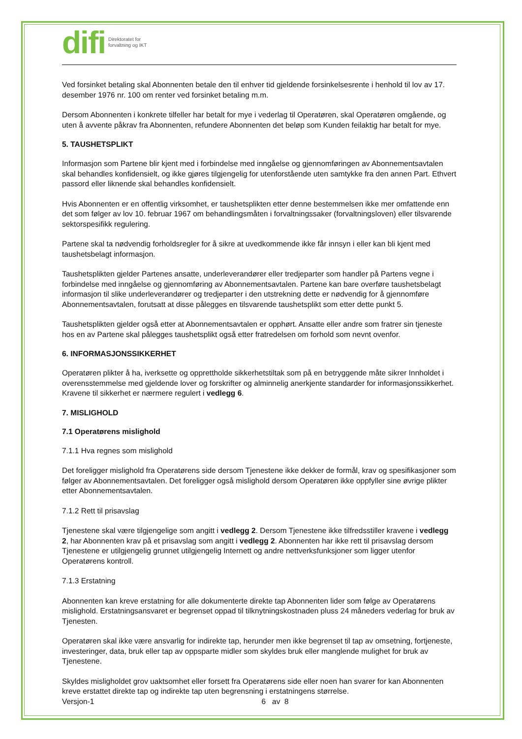difi Direktoratet for
forvaltning og IKT
Ved forsinket betaling skal Abonnenten betale den til enhver tid gjeldende forsinkelsesrente i henhold til lov av 17. desember 1976 nr. 100 om renter ved forsinket betaling m.m.
Dersom Abonnenten i konkrete tilfeller har betalt for mye i vederlag til Operatøren, skal Operatøren omgående, og uten å avvente påkrav fra Abonnenten, refundere Abonnenten det beløp som Kunden feilaktig har betalt for mye.
5. TAUSHETSPLIKT
Informasjon som Partene blir kjent med i forbindelse med inngåelse og gjennomføringen av Abonnementsavtalen skal behandles konfidensielt, og ikke gjøres tilgjengelig for utenforstående uten samtykke fra den annen Part. Ethvert passord eller liknende skal behandles konfidensielt.
Hvis Abonnenten er en offentlig virksomhet, er taushetsplikten etter denne bestemmelsen ikke mer omfattende enn det som følger av lov 10. februar 1967 om behandlingsmåten i forvaltningssaker (forvaltningsloven) eller tilsvarende sektorspesifikk regulering.
Partene skal ta nødvendig forholdsregler for å sikre at uvedkommende ikke får innsyn i eller kan bli kjent med taushetsbelagt informasjon.
Taushetsplikten gjelder Partenes ansatte, underleverandører eller tredjeparter som handler på Partens vegne i forbindelse med inngåelse og gjennomføring av Abonnementsavtalen. Partene kan bare overføre taushetsbelagt informasjon til slike underleverandører og tredjeparter i den utstrekning dette er nødvendig for å gjennomføre Abonnementsavtalen, forutsatt at disse pålegges en tilsvarende taushetsplikt som etter dette punkt 5.
Taushetsplikten gjelder også etter at Abonnementsavtalen er opphørt. Ansatte eller andre som fratrer sin tjeneste hos en av Partene skal pålegges taushetsplikt også etter fratredelsen om forhold som nevnt ovenfor.
6. INFORMASJONSSIKKERHET
Operatøren plikter å ha, iverksette og opprettholde sikkerhetstiltak som på en betryggende måte sikrer Innholdet i overensstemmelse med gjeldende lover og forskrifter og alminnelig anerkjente standarder for informasjonssikkerhet. Kravene til sikkerhet er nærmere regulert i vedlegg 6.
7. MISLIGHOLD
7.1 Operatørens mislighold
7.1.1 Hva regnes som mislighold
Det foreligger mislighold fra Operatørens side dersom Tjenestene ikke dekker de formål, krav og spesifikasjoner som følger av Abonnementsavtalen. Det foreligger også mislighold dersom Operatøren ikke oppfyller sine øvrige plikter etter Abonnementsavtalen.
7.1.2 Rett til prisavslag
Tjenestene skal være tilgjengelige som angitt i vedlegg 2. Dersom Tjenestene ikke tilfredsstiller kravene i vedlegg 2, har Abonnenten krav på et prisavslag som angitt i vedlegg 2. Abonnenten har ikke rett til prisavslag dersom Tjenestene er utilgjengelig grunnet utilgjengelig Internett og andre nettverksfunksjoner som ligger utenfor Operatørens kontroll.
7.1.3 Erstatning
Abonnenten kan kreve erstatning for alle dokumenterte direkte tap Abonnenten lider som følge av Operatørens mislighold. Erstatningsansvaret er begrenset oppad til tilknytningskostnaden pluss 24 måneders vederlag for bruk av Tjenesten.
Operatøren skal ikke være ansvarlig for indirekte tap, herunder men ikke begrenset til tap av omsetning, fortjeneste, investeringer, data, bruk eller tap av oppsparte midler som skyldes bruk eller manglende mulighet for bruk av Tjenestene.
Skyldes misligholdet grov uaktsomhet eller forsett fra Operatørens side eller noen han svarer for kan Abonnenten kreve erstattet direkte tap og indirekte tap uten begrensning i erstatningens størrelse.
Versjon-1 6 av 8